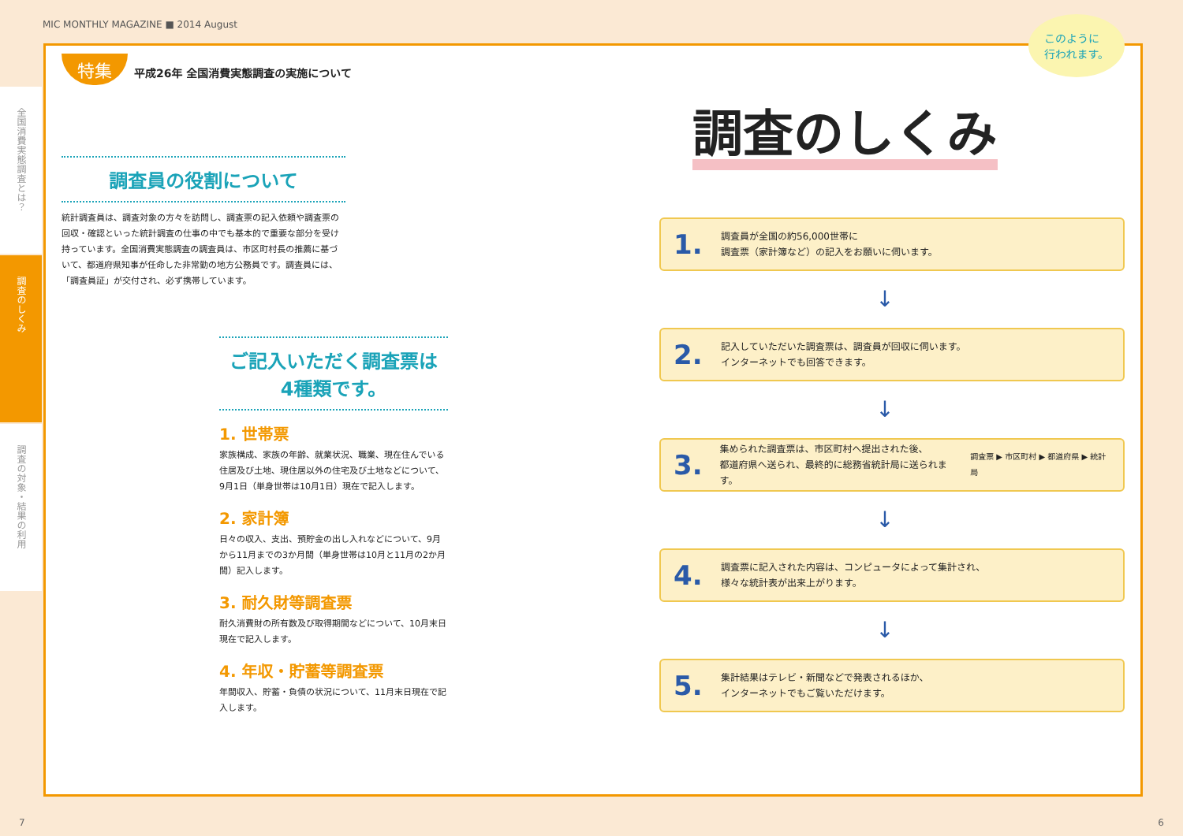MIC MONTHLY MAGAZINE ■ 2014 August
全国消費実態調査とは？
調査のしくみ
調査の対象・結果の利用
特集 平成26年 全国消費実態調査の実施について
調査員の役割について
統計調査員は、調査対象の方々を訪問し、調査票の記入依頼や調査票の回収・確認といった統計調査の仕事の中でも基本的で重要な部分を受け持っています。全国消費実態調査の調査員は、市区町村長の推薦に基づいて、都道府県知事が任命した非常勤の地方公務員です。調査員には、「調査員証」が交付され、必ず携帯しています。
ご記入いただく調査票は
4種類です。
1. 世帯票
家族構成、家族の年齢、就業状況、職業、現在住んでいる住居及び土地、現住居以外の住宅及び土地などについて、9月1日（単身世帯は10月1日）現在で記入します。
2. 家計簿
日々の収入、支出、預貯金の出し入れなどについて、9月から11月までの3か月間（単身世帯は10月と11月の2か月間）記入します。
3. 耐久財等調査票
耐久消費財の所有数及び取得期間などについて、10月末日現在で記入します。
4. 年収・貯蓄等調査票
年間収入、貯蓄・負債の状況について、11月末日現在で記入します。
このように
行われます。
調査のしくみ
1. 調査員が全国の約56,000世帯に
調査票（家計簿など）の記入をお願いに伺います。
↓
2. 記入していただいた調査票は、調査員が回収に伺います。
インターネットでも回答できます。
↓
3. 集められた調査票は、市区町村へ提出された後、
都道府県へ送られ、最終的に総務省統計局に送られます。 調査票 ▶ 市区町村 ▶ 都道府県 ▶ 統計局
↓
4. 調査票に記入された内容は、コンピュータによって集計され、
様々な統計表が出来上がります。
↓
5. 集計結果はテレビ・新聞などで発表されるほか、
インターネットでもご覧いただけます。
7 6